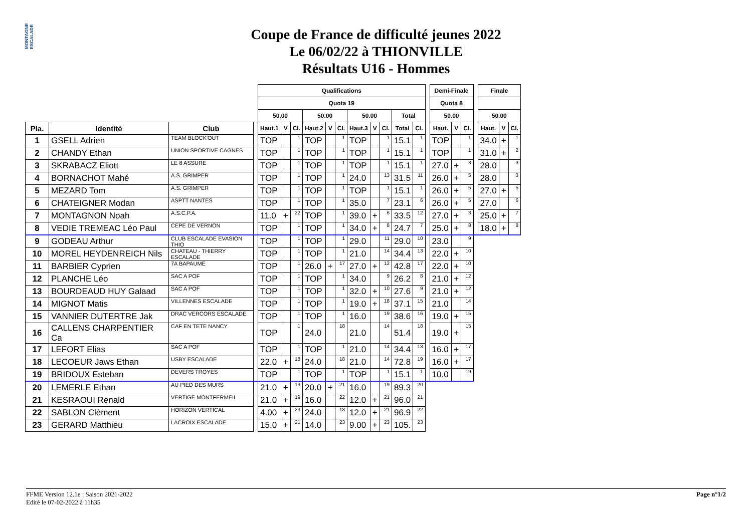MONTAGNE ESCALADE
Coupe de France de difficulté jeunes 2022
Le 06/02/22 à THIONVILLE
Résultats U16 - Hommes
| | | | | Qualifications | | | | | | | | | | | | Demi-Finale | | | | Finale | | |
| --- | --- | --- | --- | --- | --- | --- | --- | --- | --- | --- | --- | --- | --- | --- | --- | --- | --- | --- | --- | --- | --- | --- |
| | | | | Quota 19 | | | | | | | | | | | | Quota 8 | | | | | | |
| | | | | 50.00 | | | 50.00 | | | 50.00 | | | Total | | | 50.00 | | | | 50.00 | | |
| Pla. | Identité | Club | | Haut.1 | V | Cl. | Haut.2 | V | Cl. | Haut.3 | V | Cl. | Total | Cl. | | Haut. | V | Cl. | | Haut. | V | Cl. |
| 1 | GSELL Adrien | TEAM BLOCK'OUT | | TOP | | 1 | TOP | | 1 | TOP | | 1 | 15.1 | 1 | | TOP | | 1 | | 34.0 | + | 1 |
| 2 | CHANDY Ethan | UNION SPORTIVE CAGNES | | TOP | | 1 | TOP | | 1 | TOP | | 1 | 15.1 | 1 | | TOP | | 1 | | 31.0 | + | 2 |
| 3 | SKRABACZ Eliott | LE 8 ASSURE | | TOP | | 1 | TOP | | 1 | TOP | | 1 | 15.1 | 1 | | 27.0 | + | 3 | | 28.0 | | 3 |
| 4 | BORNACHOT Mahé | A.S. GRIMPER | | TOP | | 1 | TOP | | 1 | 24.0 | | 13 | 31.5 | 11 | | 26.0 | + | 5 | | 28.0 | | 3 |
| 5 | MEZARD Tom | A.S. GRIMPER | | TOP | | 1 | TOP | | 1 | TOP | | 1 | 15.1 | 1 | | 26.0 | + | 5 | | 27.0 | + | 5 |
| 6 | CHATEIGNER Modan | ASPTT NANTES | | TOP | | 1 | TOP | | 1 | 35.0 | | 7 | 23.1 | 6 | | 26.0 | + | 5 | | 27.0 | | 6 |
| 7 | MONTAGNON Noah | A.S.C.P.A. | | 11.0 | + | 22 | TOP | | 1 | 39.0 | + | 6 | 33.5 | 12 | | 27.0 | + | 3 | | 25.0 | + | 7 |
| 8 | VEDIE TREMEAC Léo Paul | CEPE DE VERNON | | TOP | | 1 | TOP | | 1 | 34.0 | + | 8 | 24.7 | 7 | | 25.0 | + | 8 | | 18.0 | + | 8 |
| 9 | GODEAU Arthur | CLUB ESCALADE EVASION THIO | | TOP | | 1 | TOP | | 1 | 29.0 | | 11 | 29.0 | 10 | | 23.0 | | 9 | | | | |
| 10 | MOREL HEYDENREICH Nils | CHATEAU - THIERRY ESCALADE | | TOP | | 1 | TOP | | 1 | 21.0 | | 14 | 34.4 | 13 | | 22.0 | + | 10 | | | | |
| 11 | BARBIER Cyprien | 7A BAPAUME | | TOP | | 1 | 26.0 | + | 17 | 27.0 | + | 12 | 42.8 | 17 | | 22.0 | + | 10 | | | | |
| 12 | PLANCHE Léo | SAC A POF | | TOP | | 1 | TOP | | 1 | 34.0 | | 9 | 26.2 | 8 | | 21.0 | + | 12 | | | | |
| 13 | BOURDEAUD HUY Galaad | SAC A POF | | TOP | | 1 | TOP | | 1 | 32.0 | + | 10 | 27.6 | 9 | | 21.0 | + | 12 | | | | |
| 14 | MIGNOT Matis | VILLENNES ESCALADE | | TOP | | 1 | TOP | | 1 | 19.0 | + | 18 | 37.1 | 15 | | 21.0 | | 14 | | | | |
| 15 | VANNIER DUTERTRE Jak | DRAC VERCORS ESCALADE | | TOP | | 1 | TOP | | 1 | 16.0 | | 19 | 38.6 | 16 | | 19.0 | + | 15 | | | | |
| 16 | CALLENS CHARPENTIER Ca | CAF EN TETE NANCY | | TOP | | 1 | 24.0 | | 18 | 21.0 | | 14 | 51.4 | 18 | | 19.0 | + | 15 | | | | |
| 17 | LEFORT Elias | SAC A POF | | TOP | | 1 | TOP | | 1 | 21.0 | | 14 | 34.4 | 13 | | 16.0 | + | 17 | | | | |
| 18 | LECOEUR Jaws Ethan | USBY ESCALADE | | 22.0 | + | 18 | 24.0 | | 18 | 21.0 | | 14 | 72.8 | 19 | | 16.0 | + | 17 | | | | |
| 19 | BRIDOUX Esteban | DEVERS TROYES | | TOP | | 1 | TOP | | 1 | TOP | | 1 | 15.1 | 1 | | 10.0 | | 19 | | | | |
| 20 | LEMERLE Ethan | AU PIED DES MURS | | 21.0 | + | 19 | 20.0 | + | 21 | 16.0 | | 19 | 89.3 | 20 | | | | | | | | |
| 21 | KESRAOUI Renald | VERTIGE MONTFERMEIL | | 21.0 | + | 19 | 16.0 | | 22 | 12.0 | + | 21 | 96.0 | 21 | | | | | | | | |
| 22 | SABLON Clément | HORIZON VERTICAL | | 4.00 | + | 23 | 24.0 | | 18 | 12.0 | + | 21 | 96.9 | 22 | | | | | | | | |
| 23 | GERARD Matthieu | LACROIX ESCALADE | | 15.0 | + | 21 | 14.0 | | 23 | 9.00 | + | 23 | 105. | 23 | | | | | | | | |
FFME Version 12.1e : Saison 2021-2022
Edité le 07-02-2022 à 11h35
Page n°1/2